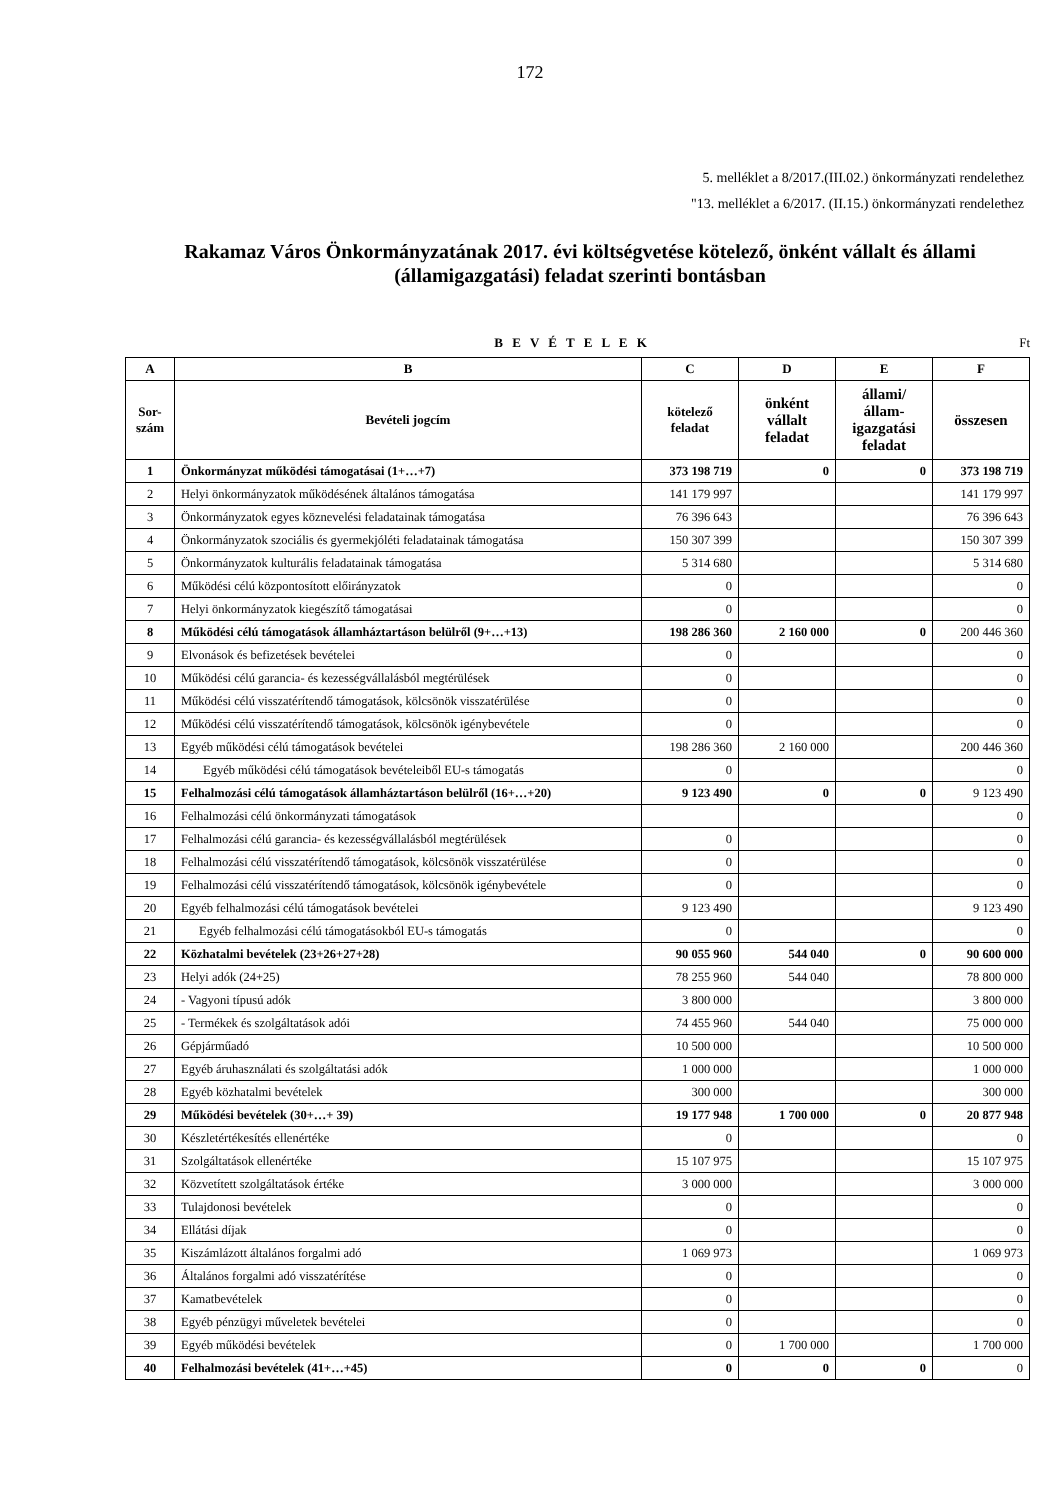172
5. melléklet a 8/2017.(III.02.) önkormányzati rendelethez
"13. melléklet a 6/2017. (II.15.) önkormányzati rendelethez
Rakamaz Város Önkormányzatának 2017. évi költségvetése kötelező, önként vállalt és állami (államigazgatási) feladat szerinti bontásban
B E V É T E L E K Ft
| A | B | C | D | E | F |
| --- | --- | --- | --- | --- | --- |
| Sor- szám | Bevételi jogcím | kötelező feladat | önként vállalt feladat | állami/ állam- igazgatási feladat | összesen |
| 1 | Önkormányzat működési támogatásai (1+…+7) | 373 198 719 | 0 | 0 | 373 198 719 |
| 2 | Helyi önkormányzatok működésének általános támogatása | 141 179 997 | | | 141 179 997 |
| 3 | Önkormányzatok egyes köznevelési feladatainak támogatása | 76 396 643 | | | 76 396 643 |
| 4 | Önkormányzatok szociális és gyermekjóléti feladatainak támogatása | 150 307 399 | | | 150 307 399 |
| 5 | Önkormányzatok kulturális feladatainak támogatása | 5 314 680 | | | 5 314 680 |
| 6 | Működési célú központosított előirányzatok | 0 | | | 0 |
| 7 | Helyi önkormányzatok kiegészítő támogatásai | 0 | | | 0 |
| 8 | Működési célú támogatások államháztartáson belülről (9+…+13) | 198 286 360 | 2 160 000 | 0 | 200 446 360 |
| 9 | Elvonások és befizetések bevételei | 0 | | | 0 |
| 10 | Működési célú garancia- és kezességvállalásból megtérülések | 0 | | | 0 |
| 11 | Működési célú visszatérítendő támogatások, kölcsönök visszatérülése | 0 | | | 0 |
| 12 | Működési célú visszatérítendő támogatások, kölcsönök igénybevétele | 0 | | | 0 |
| 13 | Egyéb működési célú támogatások bevételei | 198 286 360 | 2 160 000 | | 200 446 360 |
| 14 | Egyéb működési célú támogatások bevételeiből EU-s támogatás | 0 | | | 0 |
| 15 | Felhalmozási célú támogatások államháztartáson belülről (16+…+20) | 9 123 490 | 0 | 0 | 9 123 490 |
| 16 | Felhalmozási célú önkormányzati támogatások | | | | 0 |
| 17 | Felhalmozási célú garancia- és kezességvállalásból megtérülések | 0 | | | 0 |
| 18 | Felhalmozási célú visszatérítendő támogatások, kölcsönök visszatérülése | 0 | | | 0 |
| 19 | Felhalmozási célú visszatérítendő támogatások, kölcsönök igénybevétele | 0 | | | 0 |
| 20 | Egyéb felhalmozási célú támogatások bevételei | 9 123 490 | | | 9 123 490 |
| 21 | Egyéb felhalmozási célú támogatásokból EU-s támogatás | 0 | | | 0 |
| 22 | Közhatalmi bevételek (23+26+27+28) | 90 055 960 | 544 040 | 0 | 90 600 000 |
| 23 | Helyi adók (24+25) | 78 255 960 | 544 040 | | 78 800 000 |
| 24 | - Vagyoni típusú adók | 3 800 000 | | | 3 800 000 |
| 25 | - Termékek és szolgáltatások adói | 74 455 960 | 544 040 | | 75 000 000 |
| 26 | Gépjárműadó | 10 500 000 | | | 10 500 000 |
| 27 | Egyéb áruhasználati és szolgáltatási adók | 1 000 000 | | | 1 000 000 |
| 28 | Egyéb közhatalmi bevételek | 300 000 | | | 300 000 |
| 29 | Működési bevételek (30+…+ 39) | 19 177 948 | 1 700 000 | 0 | 20 877 948 |
| 30 | Készletértékesítés ellenértéke | 0 | | | 0 |
| 31 | Szolgáltatások ellenértéke | 15 107 975 | | | 15 107 975 |
| 32 | Közvetített szolgáltatások értéke | 3 000 000 | | | 3 000 000 |
| 33 | Tulajdonosi bevételek | 0 | | | 0 |
| 34 | Ellátási díjak | 0 | | | 0 |
| 35 | Kiszámlázott általános forgalmi adó | 1 069 973 | | | 1 069 973 |
| 36 | Általános forgalmi adó visszatérítése | 0 | | | 0 |
| 37 | Kamatbevételek | 0 | | | 0 |
| 38 | Egyéb pénzügyi műveletek bevételei | 0 | | | 0 |
| 39 | Egyéb működési bevételek | 0 | 1 700 000 | | 1 700 000 |
| 40 | Felhalmozási bevételek (41+…+45) | 0 | 0 | 0 | 0 |